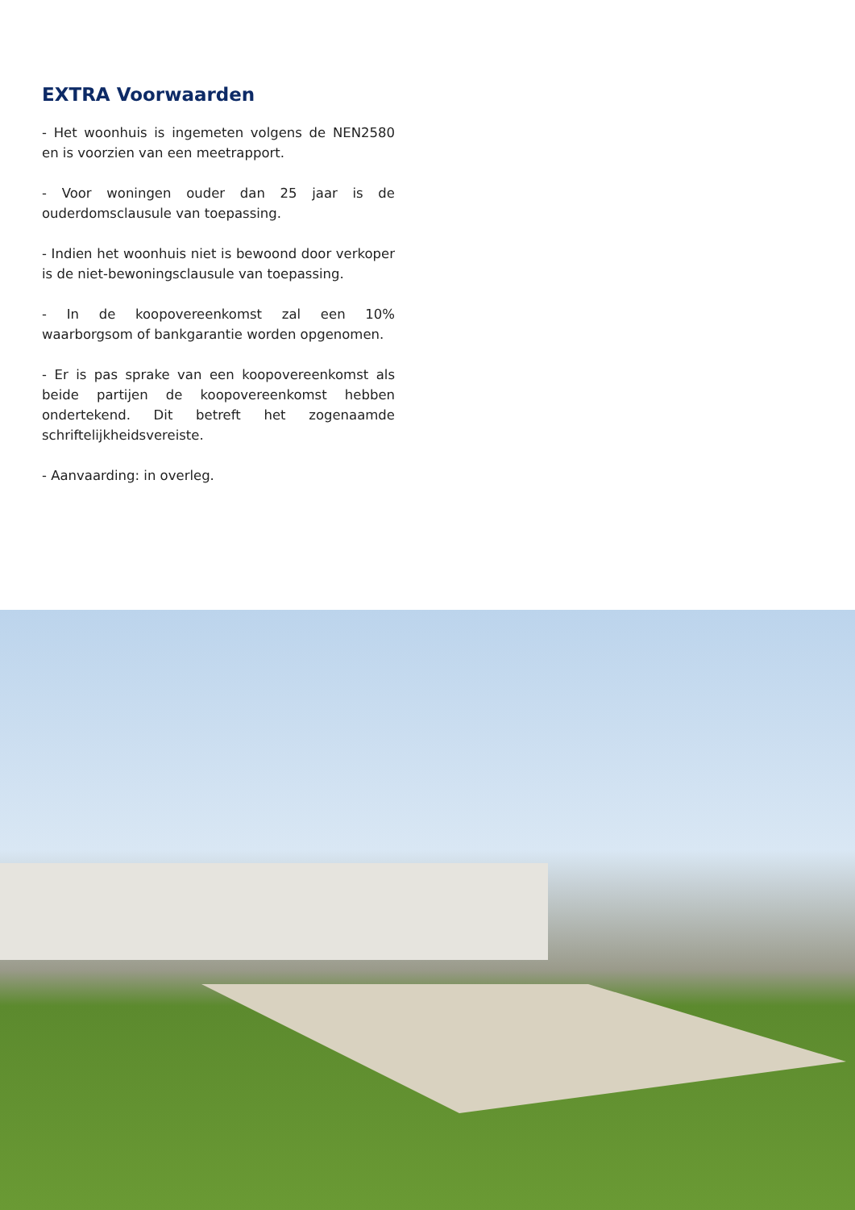EXTRA Voorwaarden
- Het woonhuis is ingemeten volgens de NEN2580 en is voorzien van een meetrapport.
- Voor woningen ouder dan 25 jaar is de ouderdomsclausule van toepassing.
- Indien het woonhuis niet is bewoond door verkoper is de niet-bewoningsclausule van toepassing.
- In de koopovereenkomst zal een 10% waarborgsom of bankgarantie worden opgenomen.
- Er is pas sprake van een koopovereenkomst als beide partijen de koopovereenkomst hebben ondertekend. Dit betreft het zogenaamde schriftelijkheidsvereiste.
- Aanvaarding: in overleg.